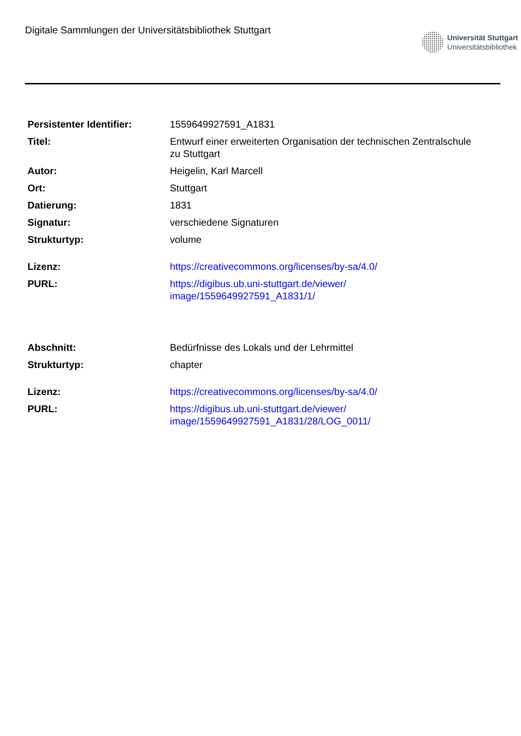Digitale Sammlungen der Universitätsbibliothek Stuttgart
Universität Stuttgart
Universitätsbibliothek
| Persistenter Identifier: | 1559649927591_A1831 |
| Titel: | Entwurf einer erweiterten Organisation der technischen Zentralschule zu Stuttgart |
| Autor: | Heigelin, Karl Marcell |
| Ort: | Stuttgart |
| Datierung: | 1831 |
| Signatur: | verschiedene Signaturen |
| Strukturtyp: | volume |
| Lizenz: | https://creativecommons.org/licenses/by-sa/4.0/ |
| PURL: | https://digibus.ub.uni-stuttgart.de/viewer/ image/1559649927591_A1831/1/ |
| Abschnitt: | Bedürfnisse des Lokals und der Lehrmittel |
| Strukturtyp: | chapter |
| Lizenz: | https://creativecommons.org/licenses/by-sa/4.0/ |
| PURL: | https://digibus.ub.uni-stuttgart.de/viewer/ image/1559649927591_A1831/28/LOG_0011/ |